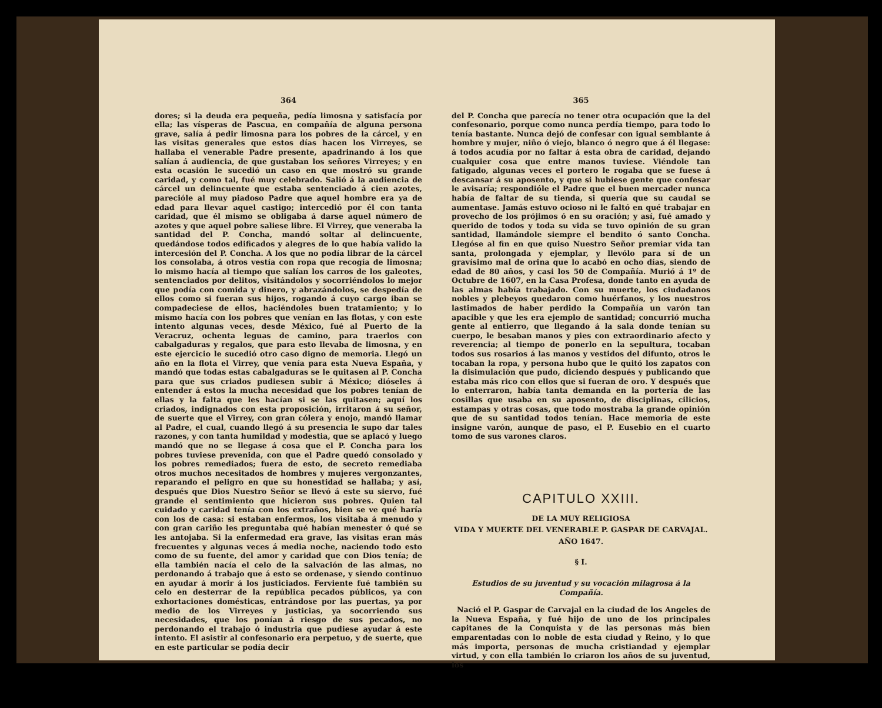364
dores; si la deuda era pequeña, pedía limosna y satisfacía por ella; las vísperas de Pascua, en compañía de alguna persona grave, salía á pedir limosna para los pobres de la cárcel, y en las visitas generales que estos días hacen los Virreyes, se hallaba el venerable Padre presente, apadrinando á los que salían á audiencia, de que gustaban los señores Virreyes; y en esta ocasión le sucedió un caso en que mostró su grande caridad, y como tal, fué muy celebrado. Salió á la audiencia de cárcel un delincuente que estaba sentenciado á cien azotes, parecióle al muy piadoso Padre que aquel hombre era ya de edad para llevar aquel castigo; intercedió por él con tanta caridad, que él mismo se obligaba á darse aquel número de azotes y que aquel pobre saliese libre. El Virrey, que veneraba la santidad del P. Concha, mandó soltar al delincuente, quedándose todos edificados y alegres de lo que había valido la intercesión del P. Concha. A los que no podía librar de la cárcel los consolaba, á otros vestía con ropa que recogía de limosna; lo mismo hacía al tiempo que salían los carros de los galeotes, sentenciados por delitos, visitándolos y socorriéndolos lo mejor que podía con comida y dinero, y abrazándolos, se despedía de ellos como si fueran sus hijos, rogando á cuyo cargo iban se compadeciese de ellos, haciéndoles buen tratamiento; y lo mismo hacía con los pobres que venían en las flotas, y con este intento algunas veces, desde México, fué al Puerto de la Veracruz, ochenta leguas de camino, para traerlos con cabalgaduras y regalos, que para esto llevaba de limosna, y en este ejercicio le sucedió otro caso digno de memoria. Llegó un año en la flota el Virrey, que venía para esta Nueva España, y mandó que todas estas cabalgaduras se le quitasen al P. Concha para que sus criados pudiesen subir á México; dióseles á entender á estos la mucha necesidad que los pobres tenían de ellas y la falta que les hacían si se las quitasen; aquí los criados, indignados con esta proposición, irritaron á su señor, de suerte que el Virrey, con gran cólera y enojo, mandó llamar al Padre, el cual, cuando llegó á su presencia le supo dar tales razones, y con tanta humildad y modestia, que se aplacó y luego mandó que no se llegase á cosa que el P. Concha para los pobres tuviese prevenida, con que el Padre quedó consolado y los pobres remediados; fuera de esto, de secreto remediaba otros muchos necesitados de hombres y mujeres vergonzantes, reparando el peligro en que su honestidad se hallaba; y así, después que Dios Nuestro Señor se llevó á este su siervo, fué grande el sentimiento que hicieron sus pobres. Quien tal cuidado y caridad tenía con los extraños, bien se ve qué haría con los de casa: si estaban enfermos, los visitaba á menudo y con gran cariño les preguntaba qué habían menester ó qué se les antojaba. Si la enfermedad era grave, las visitas eran más frecuentes y algunas veces á media noche, naciendo todo esto como de su fuente, del amor y caridad que con Dios tenía; de ella también nacía el celo de la salvación de las almas, no perdonando á trabajo que á esto se ordenase, y siendo continuo en ayudar á morir á los justiciados. Ferviente fué también su celo en desterrar de la república pecados públicos, ya con exhortaciones domésticas, entrándose por las puertas, ya por medio de los Virreyes y justicias, ya socorriendo sus necesidades, que los ponían á riesgo de sus pecados, no perdonando el trabajo ó industria que pudiese ayudar á este intento. El asistir al confesonario era perpetuo, y de suerte, que en este particular se podía decir
365
del P. Concha que parecía no tener otra ocupación que la del confesonario, porque como nunca perdía tiempo, para todo lo tenía bastante. Nunca dejó de confesar con igual semblante á hombre y mujer, niño ó viejo, blanco ó negro que á él llegase: á todos acudía por no faltar á esta obra de caridad, dejando cualquier cosa que entre manos tuviese. Viéndole tan fatigado, algunas veces el portero le rogaba que se fuese á descansar á su aposento, y que si hubiese gente que confesar le avisaría; respondióle el Padre que el buen mercader nunca había de faltar de su tienda, si quería que su caudal se aumentase. Jamás estuvo ocioso ni le faltó en qué trabajar en provecho de los prójimos ó en su oración; y así, fué amado y querido de todos y toda su vida se tuvo opinión de su gran santidad, llamándole siempre el bendito ó santo Concha. Llegóse al fin en que quiso Nuestro Señor premiar vida tan santa, prolongada y ejemplar, y llevólo para sí de un gravísimo mal de orina que lo acabó en ocho días, siendo de edad de 80 años, y casi los 50 de Compañía. Murió á 1º de Octubre de 1607, en la Casa Profesa, donde tanto en ayuda de las almas había trabajado. Con su muerte, los ciudadanos nobles y plebeyos quedaron como huérfanos, y los nuestros lastimados de haber perdido la Compañía un varón tan apacible y que les era ejemplo de santidad; concurrió mucha gente al entierro, que llegando á la sala donde tenían su cuerpo, le besaban manos y pies con extraordinario afecto y reverencia; al tiempo de ponerlo en la sepultura, tocaban todos sus rosarios á las manos y vestidos del difunto, otros le tocaban la ropa, y persona hubo que le quitó los zapatos con la disimulación que pudo, diciendo después y publicando que estaba más rico con ellos que si fueran de oro. Y después que lo enterraron, había tanta demanda en la portería de las cosillas que usaba en su aposento, de disciplinas, cilicios, estampas y otras cosas, que todo mostraba la grande opinión que de su santidad todos tenían. Hace memoria de este insigne varón, aunque de paso, el P. Eusebio en el cuarto tomo de sus varones claros.
CAPITULO XXIII.
DE LA MUY RELIGIOSA
VIDA Y MUERTE DEL VENERABLE P. GASPAR DE CARVAJAL.
AÑO 1647.
§ I.
Estudios de su juventud y su vocación milagrosa á la Compañía.
Nació el P. Gaspar de Carvajal en la ciudad de los Angeles de la Nueva España, y fué hijo de uno de los principales capitanes de la Conquista y de las personas más bien emparentadas con lo noble de esta ciudad y Reino, y lo que más importa, personas de mucha cristiandad y ejemplar virtud, y con ella también lo criaron los años de su juventud, los